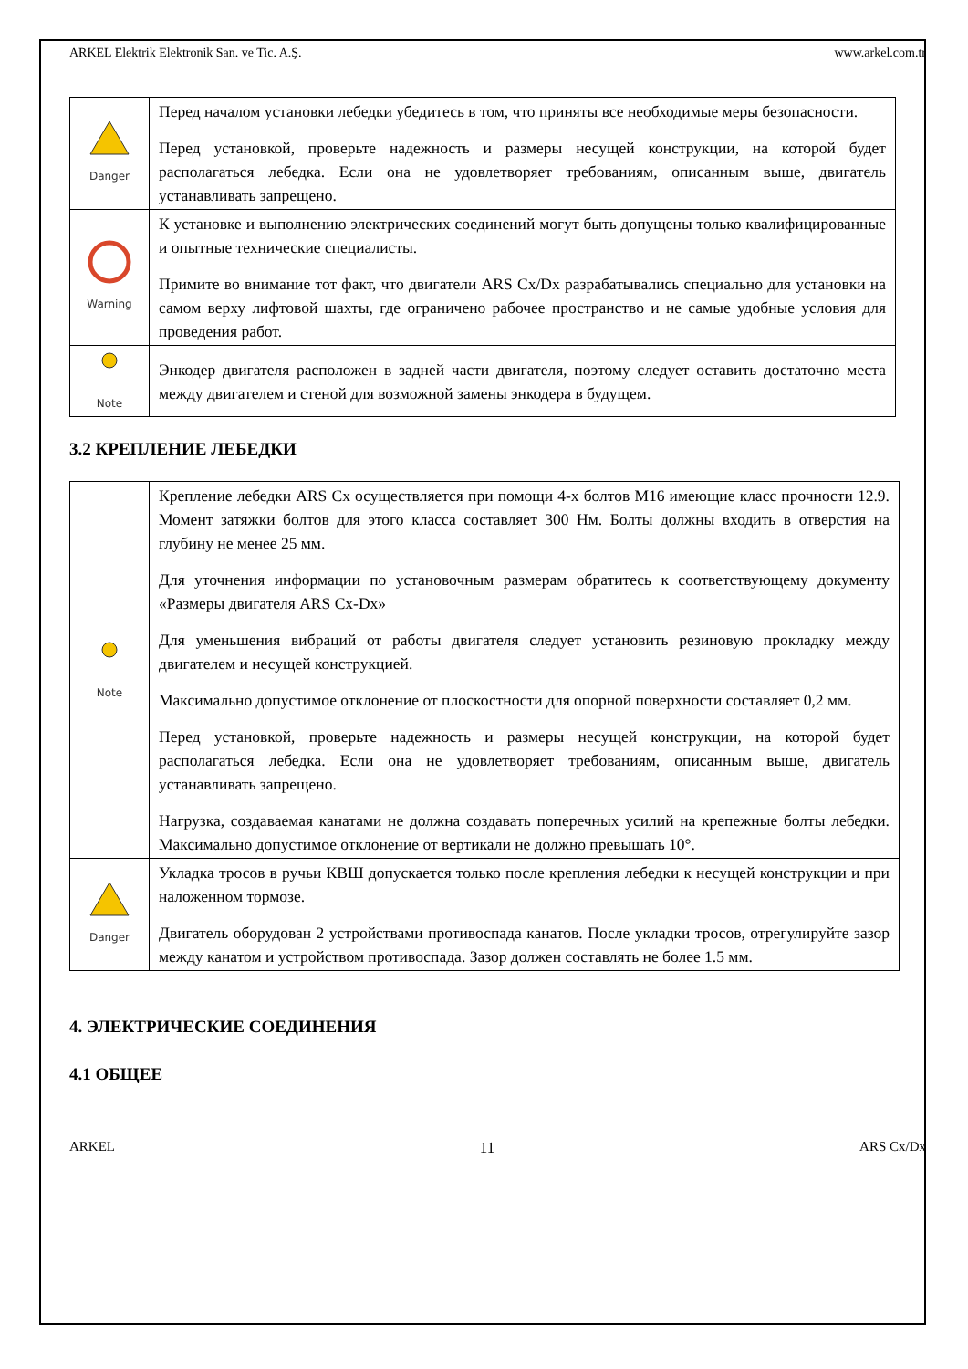ARKEL Elektrik Elektronik San. ve Tic. A.Ş. www.arkel.com.tr
| Danger | Перед началом установки лебедки убедитесь в том, что приняты все необходимые меры безопасности. Перед установкой, проверьте надежность и размеры несущей конструкции, на которой будет располагаться лебедка. Если она не удовлетворяет требованиям, описанным выше, двигатель устанавливать запрещено. |
| Warning | К установке и выполнению электрических соединений могут быть допущены только квалифицированные и опытные технические специалисты. Примите во внимание тот факт, что двигатели ARS Cx/Dx разрабатывались специально для установки на самом верху лифтовой шахты, где ограничено рабочее пространство и не самые удобные условия для проведения работ. |
| Note | Энкодер двигателя расположен в задней части двигателя, поэтому следует оставить достаточно места между двигателем и стеной для возможной замены энкодера в будущем. |
3.2 КРЕПЛЕНИЕ ЛЕБЕДКИ
| Note | Крепление лебедки ARS Cx осуществляется при помощи 4-х болтов M16 имеющие класс прочности 12.9. Момент затяжки болтов для этого класса составляет 300 Нм. Болты должны входить в отверстия на глубину не менее 25 мм. Для уточнения информации по установочным размерам обратитесь к соответствующему документу «Размеры двигателя ARS Cx-Dx» Для уменьшения вибраций от работы двигателя следует установить резиновую прокладку между двигателем и несущей конструкцией. Максимально допустимое отклонение от плоскостности для опорной поверхности составляет 0,2 мм. Перед установкой, проверьте надежность и размеры несущей конструкции, на которой будет располагаться лебедка. Если она не удовлетворяет требованиям, описанным выше, двигатель устанавливать запрещено. Нагрузка, создаваемая канатами не должна создавать поперечных усилий на крепежные болты лебедки. Максимально допустимое отклонение от вертикали не должно превышать 10°. |
| Danger | Укладка тросов в ручьи КВШ допускается только после крепления лебедки к несущей конструкции и при наложенном тормозе. Двигатель оборудован 2 устройствами противоспада канатов. После укладки тросов, отрегулируйте зазор между канатом и устройством противоспада. Зазор должен составлять не более 1.5 мм. |
4. ЭЛЕКТРИЧЕСКИЕ СОЕДИНЕНИЯ
4.1 ОБЩЕЕ
ARKEL 11 ARS Cx/Dx